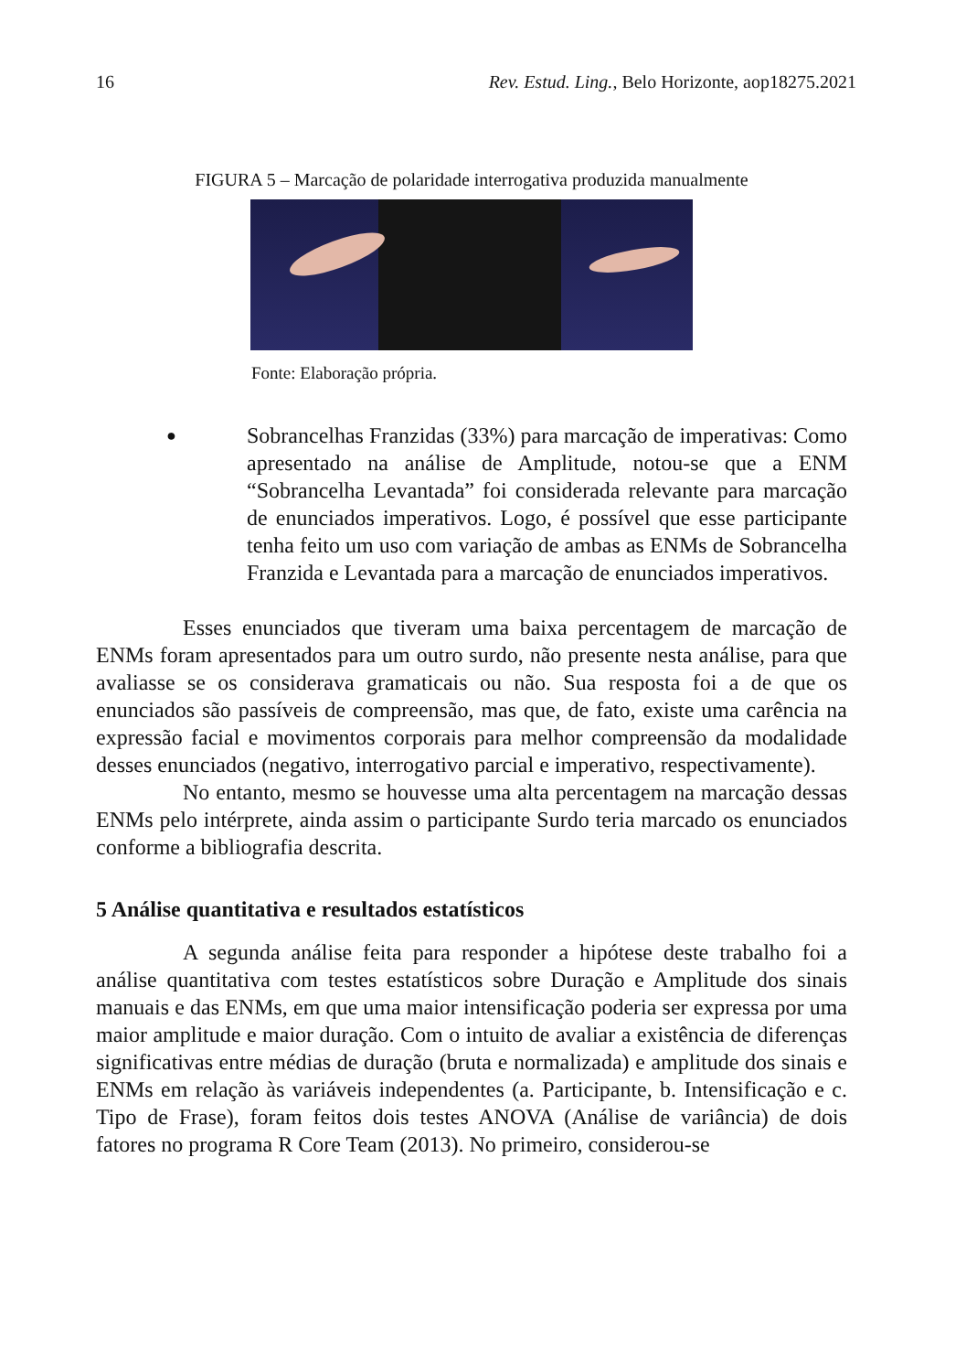16 Rev. Estud. Ling., Belo Horizonte, aop18275.2021
FIGURA 5 – Marcação de polaridade interrogativa produzida manualmente
Fonte: Elaboração própria.
● Sobrancelhas Franzidas (33%) para marcação de imperativas: Como apresentado na análise de Amplitude, notou-se que a ENM “Sobrancelha Levantada” foi considerada relevante para marcação de enunciados imperativos. Logo, é possível que esse participante tenha feito um uso com variação de ambas as ENMs de Sobrancelha Franzida e Levantada para a marcação de enunciados imperativos.
Esses enunciados que tiveram uma baixa percentagem de marcação de ENMs foram apresentados para um outro surdo, não presente nesta análise, para que avaliasse se os considerava gramaticais ou não. Sua resposta foi a de que os enunciados são passíveis de compreensão, mas que, de fato, existe uma carência na expressão facial e movimentos corporais para melhor compreensão da modalidade desses enunciados (negativo, interrogativo parcial e imperativo, respectivamente).
No entanto, mesmo se houvesse uma alta percentagem na marcação dessas ENMs pelo intérprete, ainda assim o participante Surdo teria marcado os enunciados conforme a bibliografia descrita.
5 Análise quantitativa e resultados estatísticos
A segunda análise feita para responder a hipótese deste trabalho foi a análise quantitativa com testes estatísticos sobre Duração e Amplitude dos sinais manuais e das ENMs, em que uma maior intensificação poderia ser expressa por uma maior amplitude e maior duração. Com o intuito de avaliar a existência de diferenças significativas entre médias de duração (bruta e normalizada) e amplitude dos sinais e ENMs em relação às variáveis independentes (a. Participante, b. Intensificação e c. Tipo de Frase), foram feitos dois testes ANOVA (Análise de variância) de dois fatores no programa R Core Team (2013). No primeiro, considerou-se